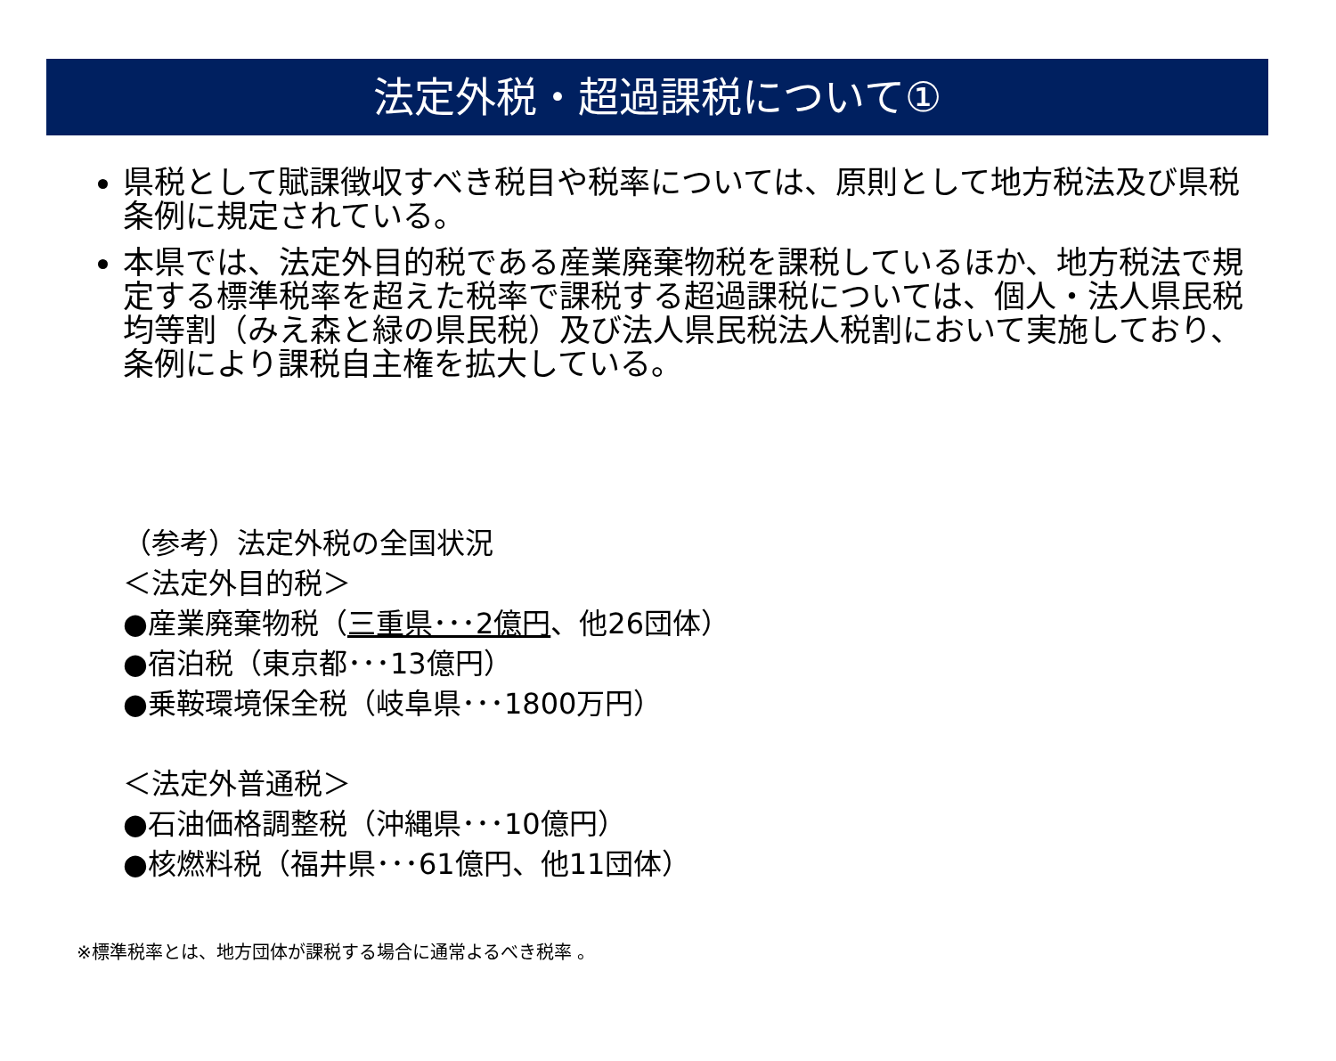法定外税・超過課税について①
県税として賦課徴収すべき税目や税率については、原則として地方税法及び県税条例に規定されている。
本県では、法定外目的税である産業廃棄物税を課税しているほか、地方税法で規定する標準税率を超えた税率で課税する超過課税については、個人・法人県民税均等割（みえ森と緑の県民税）及び法人県民税法人税割において実施しており、条例により課税自主権を拡大している。
（参考）法定外税の全国状況
＜法定外目的税＞
●産業廃棄物税（三重県･･･2億円、他26団体）
●宿泊税（東京都･･･13億円）
●乗鞍環境保全税（岐阜県･･･1800万円）
＜法定外普通税＞
●石油価格調整税（沖縄県･･･10億円）
●核燃料税（福井県･･･61億円、他11団体）
※標準税率とは、地方団体が課税する場合に通常よるべき税率 。